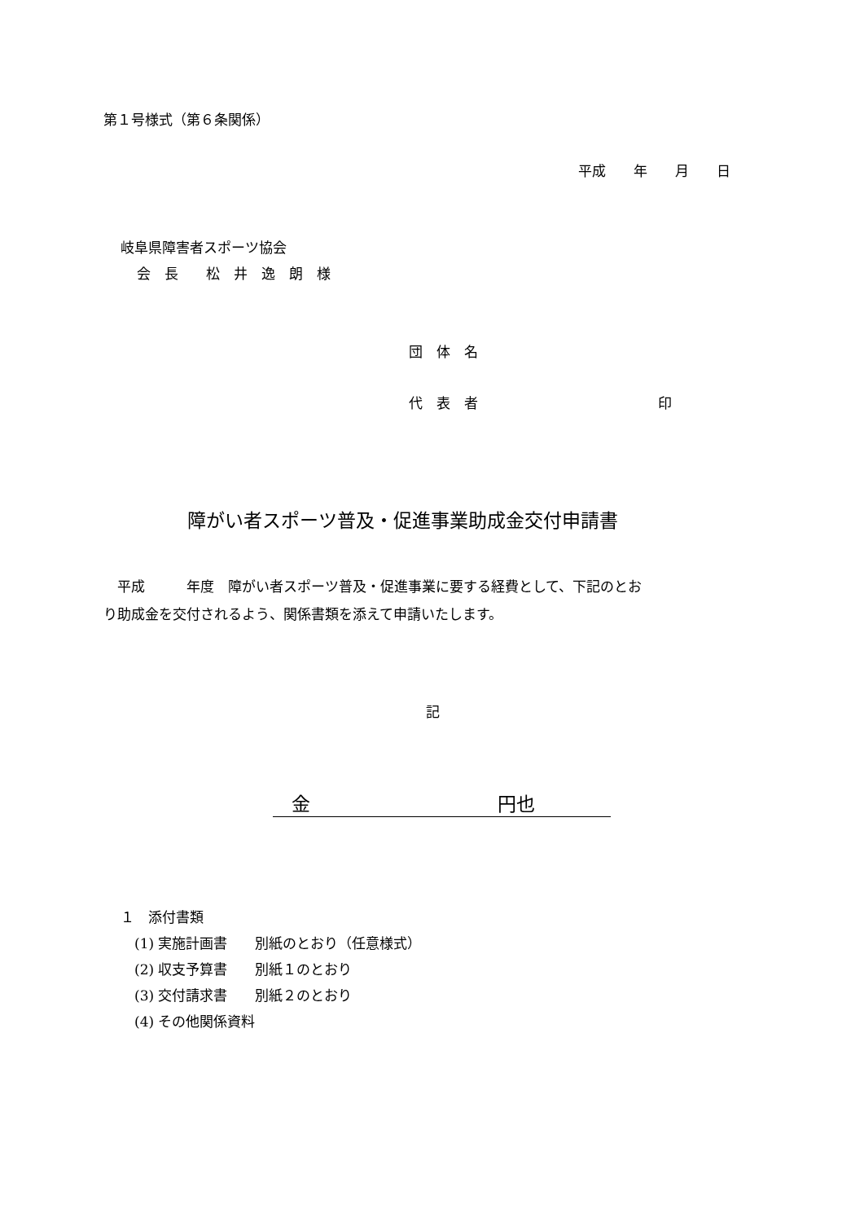第１号様式（第６条関係）
平成　　年　　月　　日
岐阜県障害者スポーツ協会
会　長　　松　井　逸　朗　様
団　体　名
代　表　者　　　　　　　　　　　　　印
障がい者スポーツ普及・促進事業助成金交付申請書
　平成　　　年度　障がい者スポーツ普及・促進事業に要する経費として、下記のとお り助成金を交付されるよう、関係書類を添えて申請いたします。
記
　金　　　　　　　　　　円也
１　添付書類 　(1) 実施計画書　　別紙のとおり（任意様式） 　(2) 収支予算書　　別紙１のとおり 　(3) 交付請求書　　別紙２のとおり 　(4) その他関係資料